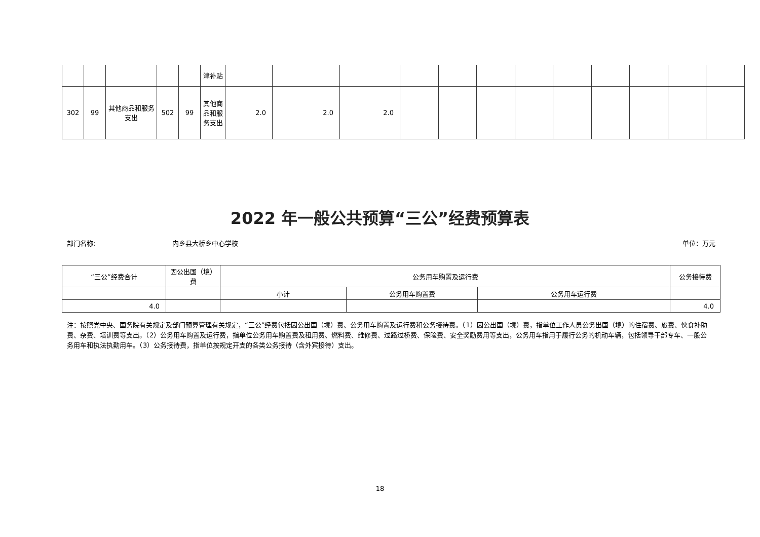| | | | | | 津补贴 | | | | | | | | | | | | |
| 302 | 99 | 其他商品和服务支出 | 502 | 99 | 其他商品和服务支出 | 2.0 | 2.0 | 2.0 | | | | | | | | | |
2022 年一般公共预算“三公”经费预算表
部门名称: 内乡县大桥乡中心学校 单位：万元
| “三公”经费合计 | 因公出国（境）费 | 公务用车购置及运行费 | | | 公务接待费 |
| | | 小计 | 公务用车购置费 | 公务用车运行费 | |
| 4.0 | | | | | 4.0 |
注：按照党中央、国务院有关规定及部门预算管理有关规定，“三公”经费包括因公出国（境）费、公务用车购置及运行费和公务接待费。（1）因公出国（境）费，指单位工作人员公务出国（境）的住宿费、旅费、伙食补助费、杂费、培训费等支出。（2）公务用车购置及运行费，指单位公务用车购置费及租用费、燃料费、维修费、过路过桥费、保险费、安全奖励费用等支出，公务用车指用于履行公务的机动车辆，包括领导干部专车、一般公务用车和执法执勤用车。（3）公务接待费，指单位按规定开支的各类公务接待（含外宾接待）支出。
18